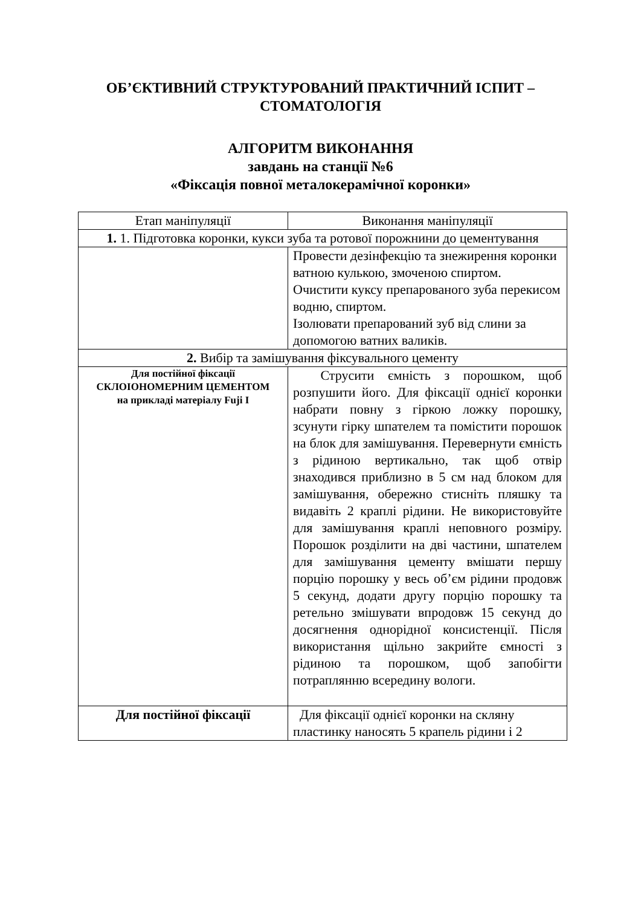ОБ’ЄКТИВНИЙ СТРУКТУРОВАНИЙ ПРАКТИЧНИЙ ІСПИТ – СТОМАТОЛОГІЯ
АЛГОРИТМ ВИКОНАННЯ
завдань на станції №6
«Фіксація повної металокерамічної коронки»
| Етап маніпуляції | Виконання маніпуляції |
| 1. 1. Підготовка коронки, кукси зуба та ротової порожнини до цементування | |
| | Провести дезінфекцію та знежирення коронки ватною кулькою, змоченою спиртом. Очистити куксу препарованого зуба перекисом водню, спиртом. Ізолювати препарований зуб від слини за допомогою ватних валиків. |
| 2. Вибір та замішування фіксувального цементу | |
| Для постійної фіксації СКЛОІОНОМЕРНИМ ЦЕМЕНТОМ на прикладі матеріалу Fuji I | Струсити ємність з порошком, щоб розпушити його. Для фіксації однієї коронки набрати повну з гіркою ложку порошку, зсунути гірку шпателем та помістити порошок на блок для замішування. Перевернути ємність з рідиною вертикально, так щоб отвір знаходився приблизно в 5 см над блоком для замішування, обережно стисніть пляшку та видавіть 2 краплі рідини. Не використовуйте для замішування краплі неповного розміру. Порошок розділити на дві частини, шпателем для замішування цементу вмішати першу порцію порошку у весь об’єм рідини продовж 5 секунд, додати другу порцію порошку та ретельно змішувати впродовж 15 секунд до досягнення однорідної консистенції. Після використання щільно закрийте ємності з рідиною та порошком, щоб запобігти потраплянню всередину вологи. |
| Для постійної фіксації | Для фіксації однієї коронки на скляну пластинку наносять 5 крапель рідини і 2 |